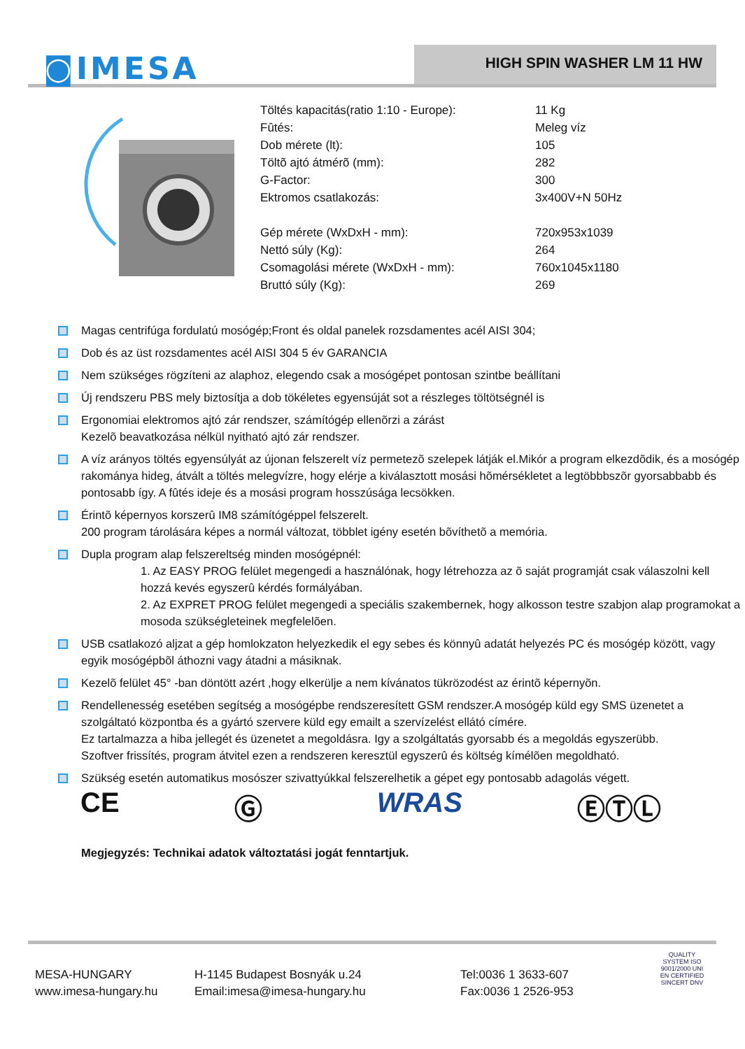◙IMESA HIGH SPIN WASHER LM 11 HW
| Töltés kapacitás(ratio 1:10 - Europe): | 11 Kg |
| Fûtés: | Meleg víz |
| Dob mérete (lt): | 105 |
| Töltõ ajtó átmérõ (mm): | 282 |
| G-Factor: | 300 |
| Ektromos csatlakozás: | 3x400V+N 50Hz |
| Gép mérete (WxDxH - mm): | 720x953x1039 |
| Nettó súly (Kg): | 264 |
| Csomagolási mérete (WxDxH - mm): | 760x1045x1180 |
| Bruttó súly (Kg): | 269 |
Magas centrifúga fordulatú mosógép;Front és oldal panelek rozsdamentes acél AISI 304;
Dob és az üst rozsdamentes acél AISI 304 5 év GARANCIA
Nem szükséges rögzíteni az alaphoz, elegendo csak a mosógépet pontosan szintbe beállítani
Új rendszeru PBS mely biztosítja a dob tökéletes egyensúját sot a részleges töltötségnél is
Ergonomiai elektromos ajtó zár rendszer, számítógép ellenõrzi a zárást
Kezelõ beavatkozása nélkül nyitható ajtó zár rendszer.
A víz arányos töltés egyensúlyát az újonan felszerelt víz permetezõ szelepek látják el.Mikór a program elkezdõdik, és a mosógép rakománya hideg, átvált a töltés melegvízre, hogy elérje a kiválasztott mosási hõmérsékletet a legtöbbbszõr gyorsabbabb és pontosabb így. A fûtés ideje és a mosási program hosszúsága lecsökken.
Érintõ képernyos korszerû IM8 számítógéppel felszerelt.
200 program tárolására képes a normál változat, többlet igény esetén bõvíthetõ a memória.
Dupla program alap felszereltség minden mosógépnél:
1. Az EASY PROG felület megengedi a használónak, hogy létrehozza az õ saját programját csak válaszolni kell hozzá kevés egyszerû kérdés formályában.
2. Az EXPRET PROG felület megengedi a speciális szakembernek, hogy alkosson testre szabjon alap programokat a mosoda szükségleteinek megfelelõen.
USB csatlakozó aljzat a gép homlokzaton helyezkedik el egy sebes és könnyû adatát helyezés PC és mosógép között, vagy egyik mosógépbõl áthozni vagy átadni a másiknak.
Kezelõ felület 45° -ban döntött azért ,hogy elkerülje a nem kívánatos tükrözodést az érintõ képernyõn.
Rendellenesség esetében segítség a mosógépbe rendszeresített GSM rendszer.A mosógép küld egy SMS üzenetet a szolgáltató központba és a gyártó szervere küld egy emailt a szervízelést ellátó címére.
Ez tartalmazza a hiba jellegét és üzenetet a megoldásra. Igy a szolgáltatás gyorsabb és a megoldás egyszerübb.
Szoftver frissítés, program átvitel ezen a rendszeren keresztül egyszerû és költség kímélõen megoldható.
Szükség esetén automatikus mosószer szivattyúkkal felszerelhetik a gépet egy pontosabb adagolás végett.
CE Ⓖ WRAS ⒺⓉⓁ
Megjegyzés: Technikai adatok változtatási jogát fenntartjuk.
MESA-HUNGARY
H-1145 Budapest Bosnyák u.24
Tel:0036 1 3633-607
www.imesa-hungary.hu
Email:imesa@imesa-hungary.hu
Fax:0036 1 2526-953
QUALITY SYSTEM ISO 9001/2000 UNI EN CERTIFIED SINCERT DNV